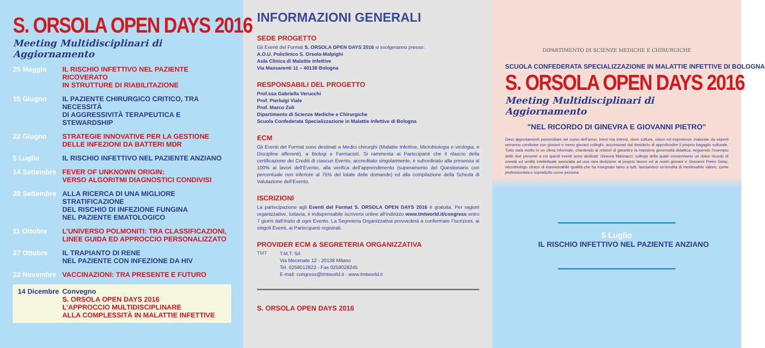S. ORSOLA OPEN DAYS 2016
Meeting Multidisciplinari di Aggiornamento
25 Maggio IL RISCHIO INFETTIVO NEL PAZIENTE RICOVERATO
IN STRUTTURE DI RIABILITAZIONE
15 Giugno IL PAZIENTE CHIRURGICO CRITICO, TRA NECESSITÀ
DI AGGRESSIVITÀ TERAPEUTICA E STEWARDSHIP
22 Giugno STRATEGIE INNOVATIVE PER LA GESTIONE
DELLE INFEZIONI DA BATTERI MDR
5 Luglio IL RISCHIO INFETTIVO NEL PAZIENTE ANZIANO
14 Settembre
FEVER OF UNKNOWN ORIGIN:
VERSO ALGORITMI DIAGNOSTICI CONDIVISI
28 Settembre
ALLA RICERCA DI UNA MIGLIORE STRATIFICAZIONE
DEL RISCHIO DI INFEZIONE FUNGINA
NEL PAZIENTE EMATOLOGICO
11 Ottobre L’UNIVERSO POLMONITI: TRA CLASSIFICAZIONI,
LINEE GUIDA ED APPROCCIO PERSONALIZZATO
27 Ottobre IL TRAPIANTO DI RENE
NEL PAZIENTE CON INFEZIONE DA HIV
23 Novembre VACCINAZIONI: TRA PRESENTE E FUTURO
14 Dicembre
Convegno
S. ORSOLA OPEN DAYS 2016
L’APPROCCIO MULTIDISCIPLINARE
ALLA COMPLESSITÀ IN MALATTIE INFETTIVE
INFORMAZIONI GENERALI
SEDE PROGETTO
Gli Eventi del Format S. ORSOLA OPEN DAYS 2016 si svolgeranno presso:
A.O.U. Policlinico S. Orsola-Malpighi
Aula Clinica di Malattie Infettive
Via Massarenti 11 – 40138 Bologna
RESPONSABILI DEL PROGETTO
Prof.ssa Gabriella Verucchi
Prof. Pierluigi Viale
Prof. Marco Zoli
Dipartimento di Scienze Mediche e Chirurgiche
Scuola Confederata Specializzazione in Malattie Infettive di Bologna
ECM
Gli Eventi del Format sono destinati a Medici chirurghi (Malattie Infettive, Microbiologia e virologia, e Discipline afferenti), a Biologi e Farmacisti. Si rammenta ai Partecipanti che il rilascio della certificazione dei Crediti di ciascun Evento, accreditato singolarmente, è subordinato alla presenza al 100% ai lavori dell’Evento, alla verifica dell’apprendimento (superamento del Questionario con percentuale non inferiore al 75% del totale delle domande) ed alla compilazione della Scheda di Valutazione dell’Evento.
ISCRIZIONI
La partecipazione agli Eventi del Format S. ORSOLA OPEN DAYS 2016 è gratuita. Per ragioni organizzative, tuttavia, è indispensabile iscriversi online all’indirizzo www.tmtworld.it/congress entro 7 giorni dall’inizio di ogni Evento. La Segreteria Organizzativa provvederà a confermare l’iscrizioni, ai singoli Eventi, ai Partecipanti registrati.
PROVIDER ECM & SEGRETERIA ORGANIZZATIVA
TMT
T.M.T. Srl
Via Mecenate 12 - 20138 Milano
Tel. 0258012822 - Fax 0258028245
E-mail: congress@tmtworld.it - www.tmtworld.it
S. ORSOLA OPEN DAYS 2016
DIPARTIMENTO DI SCIENZE MEDICHE E CHIRURGICHE
SCUOLA CONFEDERATA SPECIALIZZAZIONE IN MALATTIE INFETTIVE DI BOLOGNA
S. ORSOLA OPEN DAYS 2016
Meeting Multidisciplinari di Aggiornamento
"NEL RICORDO DI GINEVRA E GIOVANNI PIETRO"
Dieci appuntamenti pomeridiani nel corso dell’anno, brevi ma intensi, dove cultura, vision ed esperienze maturate da esperti verranno condivise con giovani e meno giovani colleghi, accomunati dal desiderio di approfondire il proprio bagaglio culturale. Tutto sarà svolto in un clima informale, chiedendo ai relatori di garantire la massima generosità didattica, seguendo l’esempio delle due persone a cui questi eventi sono dedicati: Ginevra Marinacci, collega della quale conserviamo un dolce ricordo di onestà ed umiltà intellettuale associata ad una rara dedizione al proprio lavoro ed ai nostri giovani e Giovanni Pietro Gesu, microbiologo clinico di inavvicinabile qualità che ha insegnato tanto a tutti, lasciandoci un’eredita di inestimabile valore, come professionista e soprattutto come persona.
5 Luglio
IL RISCHIO INFETTIVO NEL PAZIENTE ANZIANO